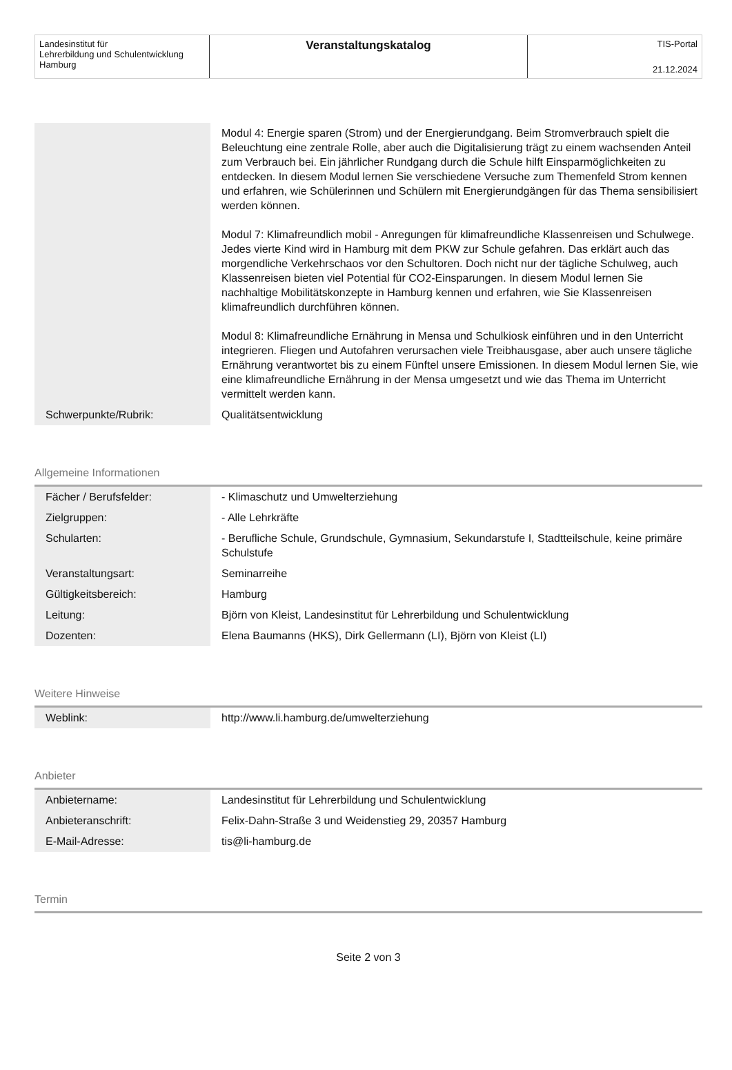Landesinstitut für
Lehrerbildung und Schulentwicklung
Hamburg
Veranstaltungskatalog
TIS-Portal
21.12.2024
| | Modul 4: Energie sparen (Strom) und der Energierundgang. Beim Stromverbrauch spielt die Beleuchtung eine zentrale Rolle, aber auch die Digitalisierung trägt zu einem wachsenden Anteil zum Verbrauch bei. Ein jährlicher Rundgang durch die Schule hilft Einsparmöglichkeiten zu entdecken. In diesem Modul lernen Sie verschiedene Versuche zum Themenfeld Strom kennen und erfahren, wie Schülerinnen und Schülern mit Energierundgängen für das Thema sensibilisiert werden können. Modul 7: Klimafreundlich mobil - Anregungen für klimafreundliche Klassenreisen und Schulwege. Jedes vierte Kind wird in Hamburg mit dem PKW zur Schule gefahren. Das erklärt auch das morgendliche Verkehrschaos vor den Schultoren. Doch nicht nur der tägliche Schulweg, auch Klassenreisen bieten viel Potential für CO2-Einsparungen. In diesem Modul lernen Sie nachhaltige Mobilitätskonzepte in Hamburg kennen und erfahren, wie Sie Klassenreisen klimafreundlich durchführen können. Modul 8: Klimafreundliche Ernährung in Mensa und Schulkiosk einführen und in den Unterricht integrieren. Fliegen und Autofahren verursachen viele Treibhausgase, aber auch unsere tägliche Ernährung verantwortet bis zu einem Fünftel unsere Emissionen. In diesem Modul lernen Sie, wie eine klimafreundliche Ernährung in der Mensa umgesetzt und wie das Thema im Unterricht vermittelt werden kann. |
| Schwerpunkte/Rubrik: | Qualitätsentwicklung |
Allgemeine Informationen
| Fächer / Berufsfelder: | - Klimaschutz und Umwelterziehung |
| Zielgruppen: | - Alle Lehrkräfte |
| Schularten: | - Berufliche Schule, Grundschule, Gymnasium, Sekundarstufe I, Stadtteilschule, keine primäre Schulstufe |
| Veranstaltungsart: | Seminarreihe |
| Gültigkeitsbereich: | Hamburg |
| Leitung: | Björn von Kleist, Landesinstitut für Lehrerbildung und Schulentwicklung |
| Dozenten: | Elena Baumanns (HKS), Dirk Gellermann (LI), Björn von Kleist (LI) |
Weitere Hinweise
| Weblink: | http://www.li.hamburg.de/umwelterziehung |
Anbieter
| Anbietername: | Landesinstitut für Lehrerbildung und Schulentwicklung |
| Anbieteranschrift: | Felix-Dahn-Straße 3 und Weidenstieg 29, 20357 Hamburg |
| E-Mail-Adresse: | tis@li-hamburg.de |
Termin
Seite 2 von 3